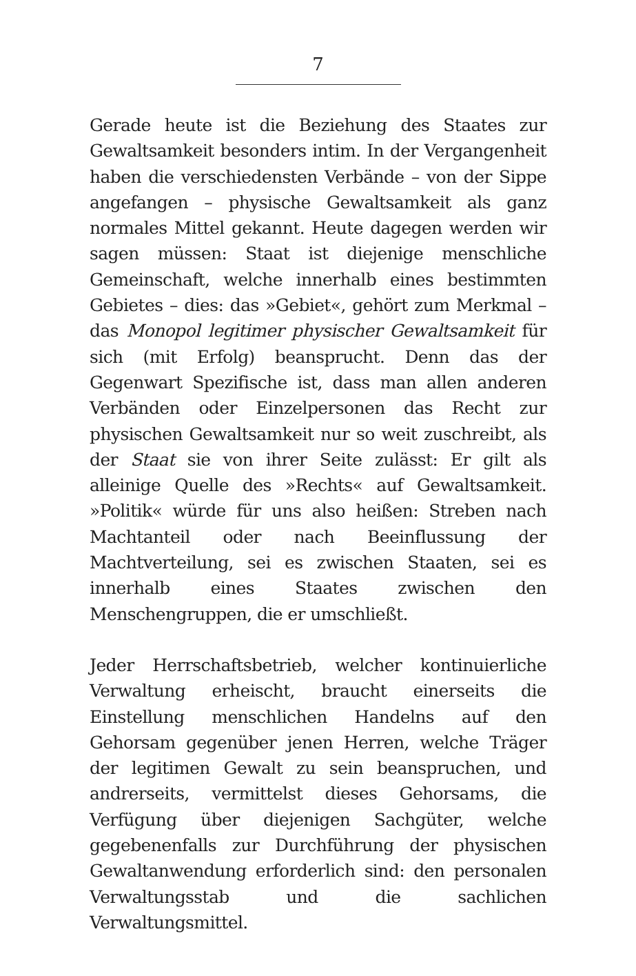7
Gerade heute ist die Beziehung des Staates zur Gewaltsamkeit besonders intim. In der Vergangenheit haben die verschiedensten Verbände – von der Sippe angefangen – physische Gewaltsamkeit als ganz normales Mittel gekannt. Heute dagegen werden wir sagen müssen: Staat ist diejenige menschliche Gemeinschaft, welche innerhalb eines bestimmten Gebietes – dies: das »Gebiet«, gehört zum Merkmal – das Monopol legitimer physischer Gewaltsamkeit für sich (mit Erfolg) beansprucht. Denn das der Gegenwart Spezifische ist, dass man allen anderen Verbänden oder Einzelpersonen das Recht zur physischen Gewaltsamkeit nur so weit zuschreibt, als der Staat sie von ihrer Seite zulässt: Er gilt als alleinige Quelle des »Rechts« auf Gewaltsamkeit. »Politik« würde für uns also heißen: Streben nach Machtanteil oder nach Beeinflussung der Machtverteilung, sei es zwischen Staaten, sei es innerhalb eines Staates zwischen den Menschengruppen, die er umschließt.
Jeder Herrschaftsbetrieb, welcher kontinuierliche Verwaltung erheischt, braucht einerseits die Einstellung menschlichen Handelns auf den Gehorsam gegenüber jenen Herren, welche Träger der legitimen Gewalt zu sein beanspruchen, und andrerseits, vermittelst dieses Gehorsams, die Verfügung über diejenigen Sachgüter, welche gegebenenfalls zur Durchführung der physischen Gewaltanwendung erforderlich sind: den personalen Verwaltungsstab und die sachlichen Verwaltungsmittel.